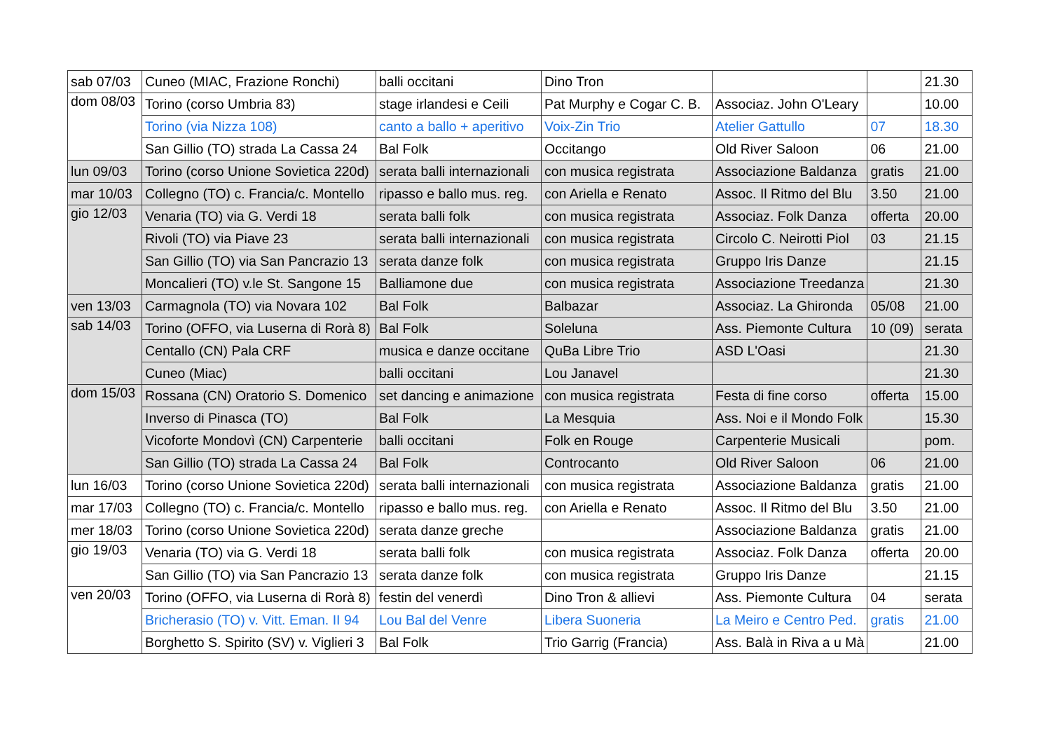| sab 07/03 | Cuneo (MIAC, Frazione Ronchi) | balli occitani | Dino Tron | | | 21.30 |
| dom 08/03 | Torino (corso Umbria 83) | stage irlandesi e Ceili | Pat Murphy e Cogar C. B. | Associaz. John O'Leary | | 10.00 |
| | Torino (via Nizza 108) | canto a ballo + aperitivo | Voix-Zin Trio | Atelier Gattullo | 07 | 18.30 |
| | San Gillio (TO) strada La Cassa 24 | Bal Folk | Occitango | Old River Saloon | 06 | 21.00 |
| lun 09/03 | Torino (corso Unione Sovietica 220d) | serata balli internazionali | con musica registrata | Associazione Baldanza | gratis | 21.00 |
| mar 10/03 | Collegno (TO) c. Francia/c. Montello | ripasso e ballo mus. reg. | con Ariella e Renato | Assoc. Il Ritmo del Blu | 3.50 | 21.00 |
| gio 12/03 | Venaria (TO) via G. Verdi 18 | serata balli folk | con musica registrata | Associaz. Folk Danza | offerta | 20.00 |
| | Rivoli (TO) via Piave 23 | serata balli internazionali | con musica registrata | Circolo C. Neirotti Piol | 03 | 21.15 |
| | San Gillio (TO) via San Pancrazio 13 | serata danze folk | con musica registrata | Gruppo Iris Danze | | 21.15 |
| | Moncalieri (TO) v.le St. Sangone 15 | Balliamone due | con musica registrata | Associazione Treedanza | | 21.30 |
| ven 13/03 | Carmagnola (TO) via Novara 102 | Bal Folk | Balbazar | Associaz. La Ghironda | 05/08 | 21.00 |
| sab 14/03 | Torino (OFFO, via Luserna di Rorà 8) | Bal Folk | Soleluna | Ass. Piemonte Cultura | 10 (09) | serata |
| | Centallo (CN) Pala CRF | musica e danze occitane | QuBa Libre Trio | ASD L'Oasi | | 21.30 |
| | Cuneo (Miac) | balli occitani | Lou Janavel | | | 21.30 |
| dom 15/03 | Rossana (CN) Oratorio S. Domenico | set dancing e animazione | con musica registrata | Festa di fine corso | offerta | 15.00 |
| | Inverso di Pinasca (TO) | Bal Folk | La Mesquia | Ass. Noi e il Mondo Folk | | 15.30 |
| | Vicoforte Mondovì (CN) Carpenterie | balli occitani | Folk en Rouge | Carpenterie Musicali | | pom. |
| | San Gillio (TO) strada La Cassa 24 | Bal Folk | Controcanto | Old River Saloon | 06 | 21.00 |
| lun 16/03 | Torino (corso Unione Sovietica 220d) | serata balli internazionali | con musica registrata | Associazione Baldanza | gratis | 21.00 |
| mar 17/03 | Collegno (TO) c. Francia/c. Montello | ripasso e ballo mus. reg. | con Ariella e Renato | Assoc. Il Ritmo del Blu | 3.50 | 21.00 |
| mer 18/03 | Torino (corso Unione Sovietica 220d) | serata danze greche | | Associazione Baldanza | gratis | 21.00 |
| gio 19/03 | Venaria (TO) via G. Verdi 18 | serata balli folk | con musica registrata | Associaz. Folk Danza | offerta | 20.00 |
| | San Gillio (TO) via San Pancrazio 13 | serata danze folk | con musica registrata | Gruppo Iris Danze | | 21.15 |
| ven 20/03 | Torino (OFFO, via Luserna di Rorà 8) | festin del venerdì | Dino Tron & allievi | Ass. Piemonte Cultura | 04 | serata |
| | Bricherasio (TO) v. Vitt. Eman. II 94 | Lou Bal del Venre | Libera Suoneria | La Meiro e Centro Ped. | gratis | 21.00 |
| | Borghetto S. Spirito (SV) v. Viglieri 3 | Bal Folk | Trio Garrig (Francia) | Ass. Balà in Riva a u Mà | | 21.00 |